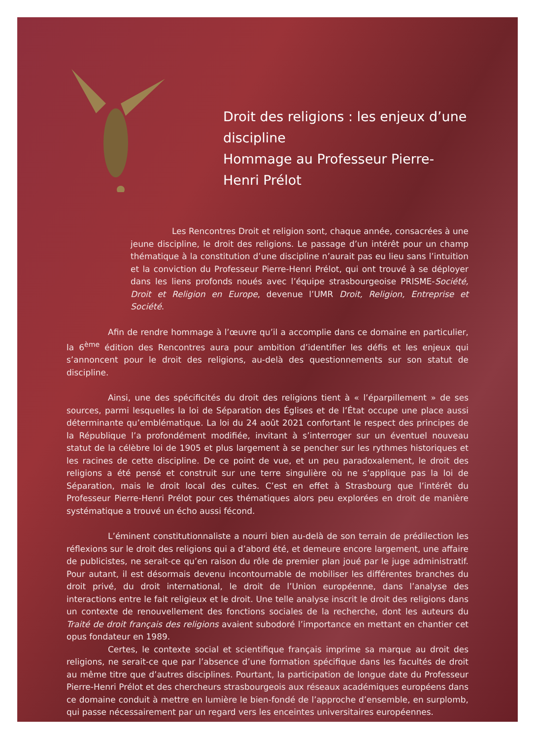Droit des religions : les enjeux d’une discipline
Hommage au Professeur Pierre-Henri Prélot
Les Rencontres Droit et religion sont, chaque année, consacrées à une jeune discipline, le droit des religions. Le passage d’un intérêt pour un champ thématique à la constitution d’une discipline n’aurait pas eu lieu sans l’intuition et la conviction du Professeur Pierre-Henri Prélot, qui ont trouvé à se déployer dans les liens profonds noués avec l’équipe strasbourgeoise PRISME-Société, Droit et Religion en Europe, devenue l’UMR Droit, Religion, Entreprise et Société.
Afin de rendre hommage à l’œuvre qu’il a accomplie dans ce domaine en particulier, la 6<sup>ème</sup> édition des Rencontres aura pour ambition d’identifier les défis et les enjeux qui s’annoncent pour le droit des religions, au-delà des questionnements sur son statut de discipline.
Ainsi, une des spécificités du droit des religions tient à « l’éparpillement » de ses sources, parmi lesquelles la loi de Séparation des Églises et de l’État occupe une place aussi déterminante qu’emblématique. La loi du 24 août 2021 confortant le respect des principes de la République l’a profondément modifiée, invitant à s’interroger sur un éventuel nouveau statut de la célèbre loi de 1905 et plus largement à se pencher sur les rythmes historiques et les racines de cette discipline. De ce point de vue, et un peu paradoxalement, le droit des religions a été pensé et construit sur une terre singulière où ne s’applique pas la loi de Séparation, mais le droit local des cultes. C’est en effet à Strasbourg que l’intérêt du Professeur Pierre-Henri Prélot pour ces thématiques alors peu explorées en droit de manière systématique a trouvé un écho aussi fécond.
L’éminent constitutionnaliste a nourri bien au-delà de son terrain de prédilection les réflexions sur le droit des religions qui a d’abord été, et demeure encore largement, une affaire de publicistes, ne serait-ce qu’en raison du rôle de premier plan joué par le juge administratif. Pour autant, il est désormais devenu incontournable de mobiliser les différentes branches du droit privé, du droit international, le droit de l’Union européenne, dans l’analyse des interactions entre le fait religieux et le droit. Une telle analyse inscrit le droit des religions dans un contexte de renouvellement des fonctions sociales de la recherche, dont les auteurs du Traité de droit français des religions avaient subodoré l’importance en mettant en chantier cet opus fondateur en 1989.
Certes, le contexte social et scientifique français imprime sa marque au droit des religions, ne serait-ce que par l’absence d’une formation spécifique dans les facultés de droit au même titre que d’autres disciplines. Pourtant, la participation de longue date du Professeur Pierre-Henri Prélot et des chercheurs strasbourgeois aux réseaux académiques européens dans ce domaine conduit à mettre en lumière le bien-fondé de l’approche d’ensemble, en surplomb, qui passe nécessairement par un regard vers les enceintes universitaires européennes.